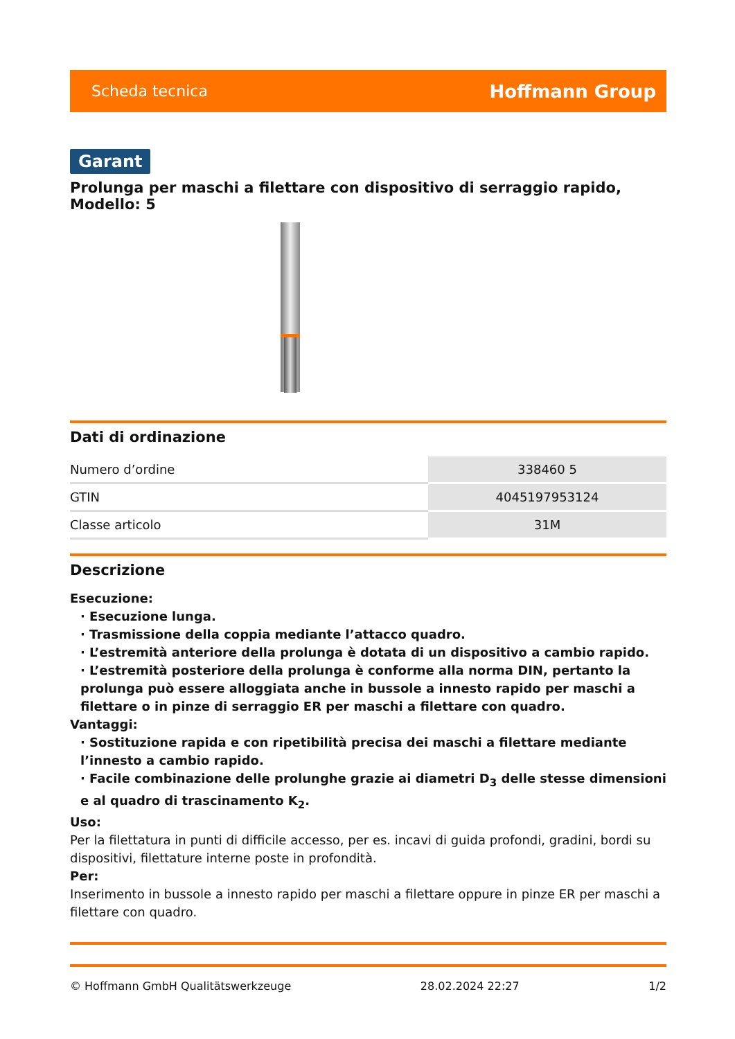Scheda tecnica Hoffmann Group
Garant
Prolunga per maschi a filettare con dispositivo di serraggio rapido, Modello: 5
Dati di ordinazione
| Numero d’ordine | 338460 5 |
| GTIN | 4045197953124 |
| Classe articolo | 31M |
Descrizione
Esecuzione:
· Esecuzione lunga.
· Trasmissione della coppia mediante l’attacco quadro.
· L’estremità anteriore della prolunga è dotata di un dispositivo a cambio rapido.
· L’estremità posteriore della prolunga è conforme alla norma DIN, pertanto la prolunga può essere alloggiata anche in bussole a innesto rapido per maschi a filettare o in pinze di serraggio ER per maschi a filettare con quadro.
Vantaggi:
· Sostituzione rapida e con ripetibilità precisa dei maschi a filettare mediante l’innesto a cambio rapido.
· Facile combinazione delle prolunghe grazie ai diametri D<sub>3</sub> delle stesse dimensioni e al quadro di trascinamento K<sub>2</sub>.
Uso:
Per la filettatura in punti di difficile accesso, per es. incavi di guida profondi, gradini, bordi su dispositivi, filettature interne poste in profondità.
Per:
Inserimento in bussole a innesto rapido per maschi a filettare oppure in pinze ER per maschi a filettare con quadro.
© Hoffmann GmbH Qualitätswerkzeuge 28.02.2024 22:27 1/2